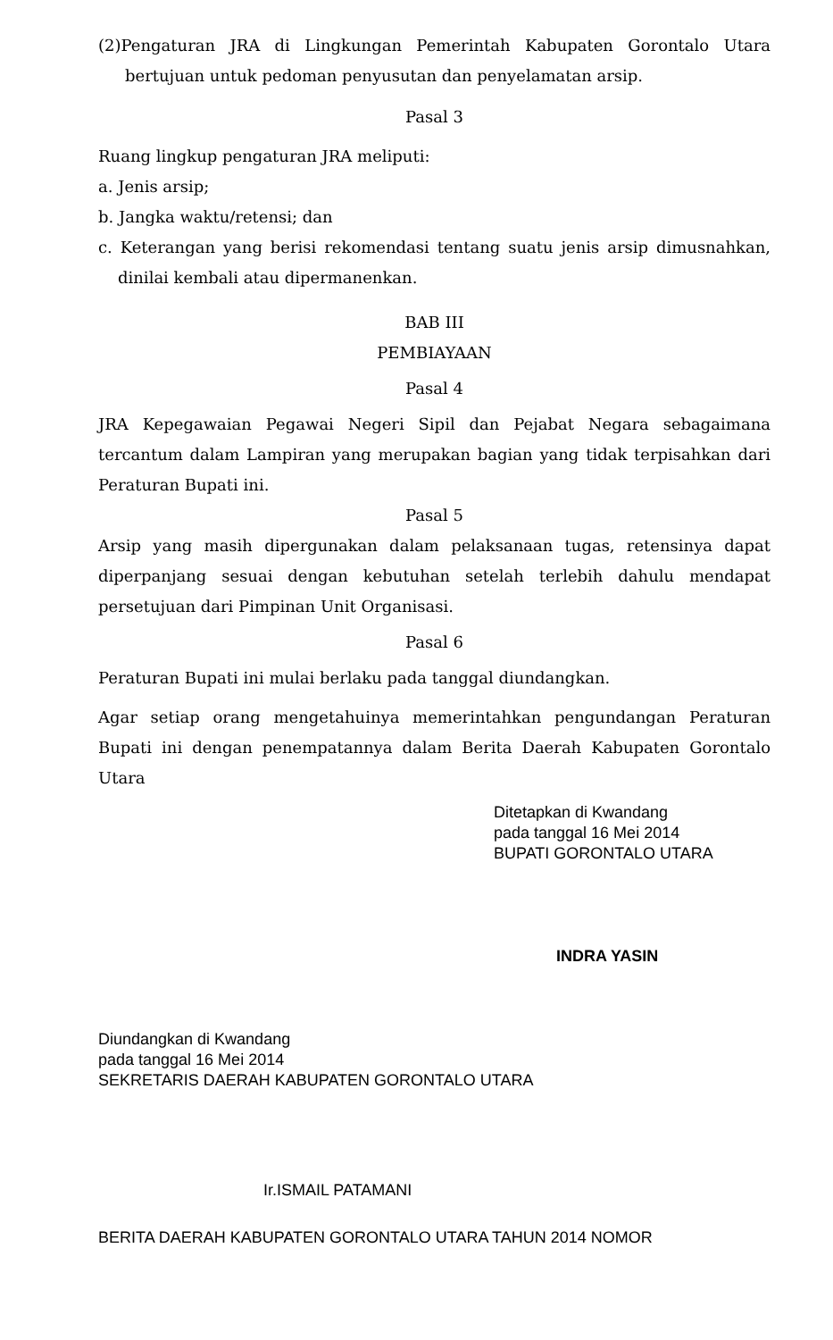(2)Pengaturan JRA di Lingkungan Pemerintah Kabupaten Gorontalo Utara bertujuan untuk pedoman penyusutan dan penyelamatan arsip.
Pasal 3
Ruang lingkup pengaturan JRA meliputi:
a. Jenis arsip;
b. Jangka waktu/retensi; dan
c. Keterangan yang berisi rekomendasi tentang suatu jenis arsip dimusnahkan, dinilai kembali atau dipermanenkan.
BAB III
PEMBIAYAAN
Pasal 4
JRA Kepegawaian Pegawai Negeri Sipil dan Pejabat Negara sebagaimana tercantum dalam Lampiran yang merupakan bagian yang tidak terpisahkan dari Peraturan Bupati ini.
Pasal 5
Arsip yang masih dipergunakan dalam pelaksanaan tugas, retensinya dapat diperpanjang sesuai dengan kebutuhan setelah terlebih dahulu mendapat persetujuan dari Pimpinan Unit Organisasi.
Pasal 6
Peraturan Bupati ini mulai berlaku pada tanggal diundangkan.
Agar setiap orang mengetahuinya memerintahkan pengundangan Peraturan Bupati ini dengan penempatannya dalam Berita Daerah Kabupaten Gorontalo Utara
Ditetapkan di Kwandang
pada tanggal 16 Mei 2014
BUPATI GORONTALO UTARA
INDRA YASIN
Diundangkan di Kwandang
pada tanggal 16 Mei 2014
SEKRETARIS DAERAH KABUPATEN GORONTALO UTARA
Ir.ISMAIL PATAMANI
BERITA DAERAH KABUPATEN GORONTALO UTARA TAHUN 2014 NOMOR